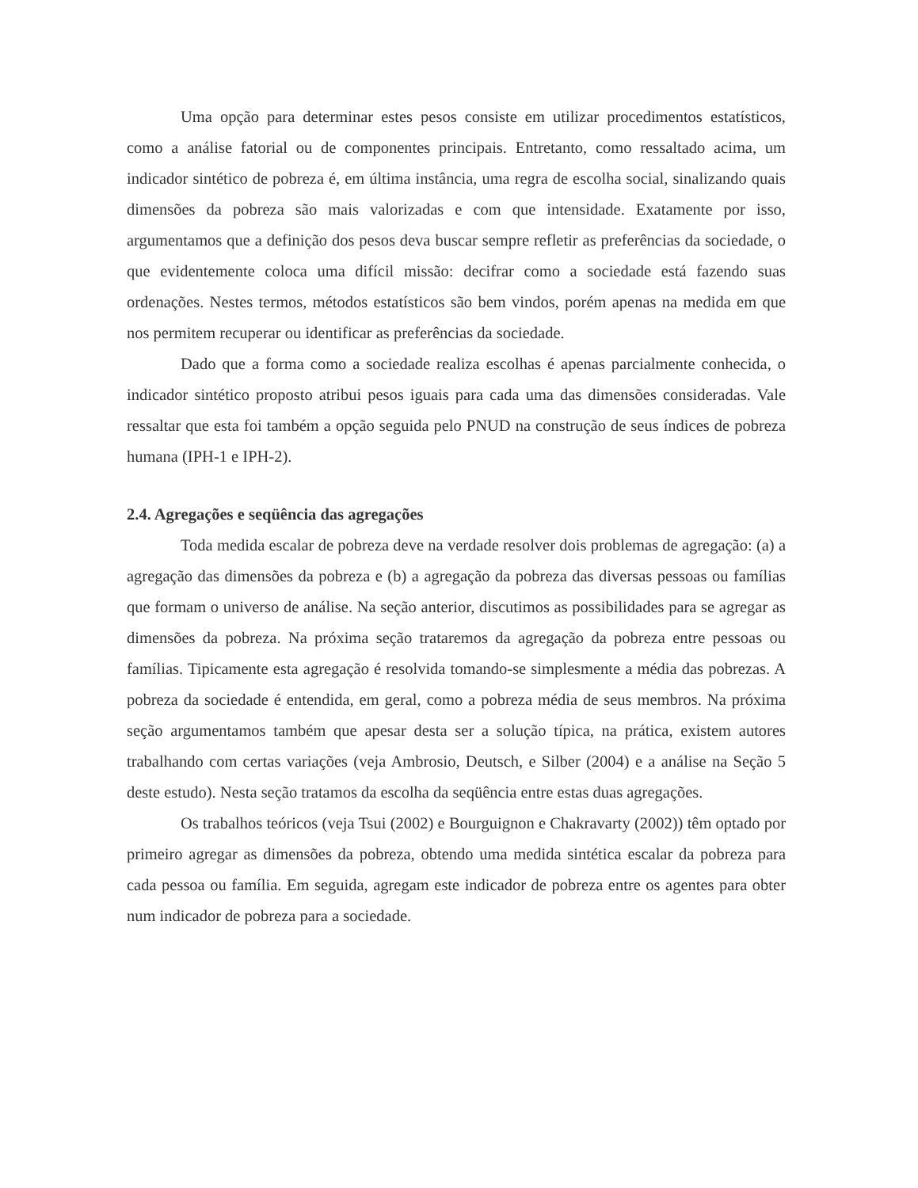Uma opção para determinar estes pesos consiste em utilizar procedimentos estatísticos, como a análise fatorial ou de componentes principais. Entretanto, como ressaltado acima, um indicador sintético de pobreza é, em última instância, uma regra de escolha social, sinalizando quais dimensões da pobreza são mais valorizadas e com que intensidade. Exatamente por isso, argumentamos que a definição dos pesos deva buscar sempre refletir as preferências da sociedade, o que evidentemente coloca uma difícil missão: decifrar como a sociedade está fazendo suas ordenações. Nestes termos, métodos estatísticos são bem vindos, porém apenas na medida em que nos permitem recuperar ou identificar as preferências da sociedade.
Dado que a forma como a sociedade realiza escolhas é apenas parcialmente conhecida, o indicador sintético proposto atribui pesos iguais para cada uma das dimensões consideradas. Vale ressaltar que esta foi também a opção seguida pelo PNUD na construção de seus índices de pobreza humana (IPH-1 e IPH-2).
2.4. Agregações e seqüência das agregações
Toda medida escalar de pobreza deve na verdade resolver dois problemas de agregação: (a) a agregação das dimensões da pobreza e (b) a agregação da pobreza das diversas pessoas ou famílias que formam o universo de análise. Na seção anterior, discutimos as possibilidades para se agregar as dimensões da pobreza. Na próxima seção trataremos da agregação da pobreza entre pessoas ou famílias. Tipicamente esta agregação é resolvida tomando-se simplesmente a média das pobrezas. A pobreza da sociedade é entendida, em geral, como a pobreza média de seus membros. Na próxima seção argumentamos também que apesar desta ser a solução típica, na prática, existem autores trabalhando com certas variações (veja Ambrosio, Deutsch, e Silber (2004) e a análise na Seção 5 deste estudo). Nesta seção tratamos da escolha da seqüência entre estas duas agregações.
Os trabalhos teóricos (veja Tsui (2002) e Bourguignon e Chakravarty (2002)) têm optado por primeiro agregar as dimensões da pobreza, obtendo uma medida sintética escalar da pobreza para cada pessoa ou família. Em seguida, agregam este indicador de pobreza entre os agentes para obter num indicador de pobreza para a sociedade.